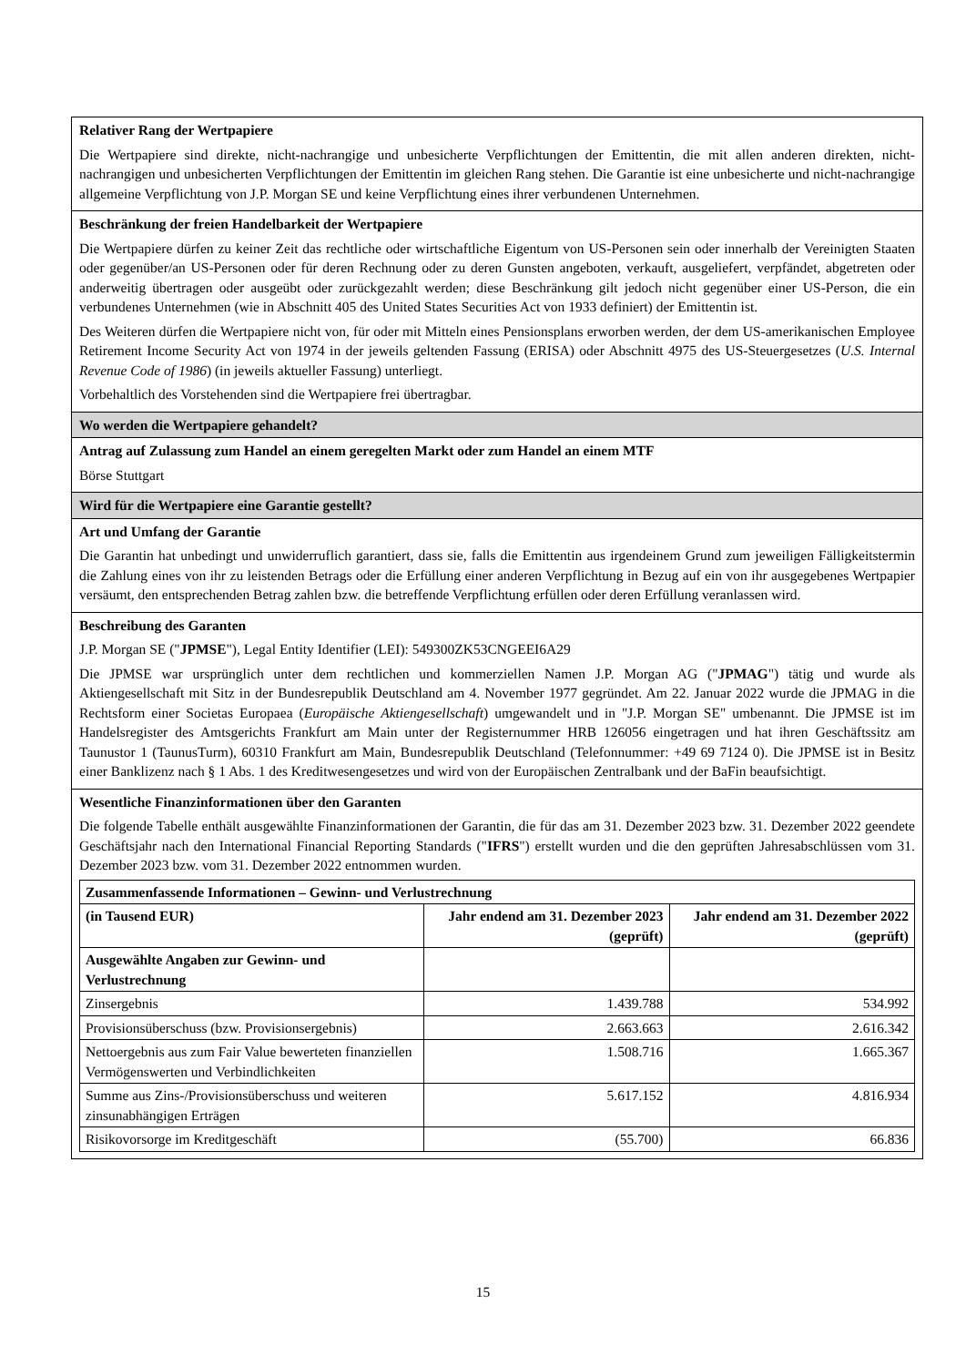Relativer Rang der Wertpapiere
Die Wertpapiere sind direkte, nicht-nachrangige und unbesicherte Verpflichtungen der Emittentin, die mit allen anderen direkten, nicht-nachrangigen und unbesicherten Verpflichtungen der Emittentin im gleichen Rang stehen. Die Garantie ist eine unbesicherte und nicht-nachrangige allgemeine Verpflichtung von J.P. Morgan SE und keine Verpflichtung eines ihrer verbundenen Unternehmen.
Beschränkung der freien Handelbarkeit der Wertpapiere
Die Wertpapiere dürfen zu keiner Zeit das rechtliche oder wirtschaftliche Eigentum von US-Personen sein oder innerhalb der Vereinigten Staaten oder gegenüber/an US-Personen oder für deren Rechnung oder zu deren Gunsten angeboten, verkauft, ausgeliefert, verpfändet, abgetreten oder anderweitig übertragen oder ausgeübt oder zurückgezahlt werden; diese Beschränkung gilt jedoch nicht gegenüber einer US-Person, die ein verbundenes Unternehmen (wie in Abschnitt 405 des United States Securities Act von 1933 definiert) der Emittentin ist.
Des Weiteren dürfen die Wertpapiere nicht von, für oder mit Mitteln eines Pensionsplans erworben werden, der dem US-amerikanischen Employee Retirement Income Security Act von 1974 in der jeweils geltenden Fassung (ERISA) oder Abschnitt 4975 des US-Steuergesetzes (U.S. Internal Revenue Code of 1986) (in jeweils aktueller Fassung) unterliegt.
Vorbehaltlich des Vorstehenden sind die Wertpapiere frei übertragbar.
Wo werden die Wertpapiere gehandelt?
Antrag auf Zulassung zum Handel an einem geregelten Markt oder zum Handel an einem MTF
Börse Stuttgart
Wird für die Wertpapiere eine Garantie gestellt?
Art und Umfang der Garantie
Die Garantin hat unbedingt und unwiderruflich garantiert, dass sie, falls die Emittentin aus irgendeinem Grund zum jeweiligen Fälligkeitstermin die Zahlung eines von ihr zu leistenden Betrags oder die Erfüllung einer anderen Verpflichtung in Bezug auf ein von ihr ausgegebenes Wertpapier versäumt, den entsprechenden Betrag zahlen bzw. die betreffende Verpflichtung erfüllen oder deren Erfüllung veranlassen wird.
Beschreibung des Garanten
J.P. Morgan SE ("JPMSE"), Legal Entity Identifier (LEI): 549300ZK53CNGEEI6A29
Die JPMSE war ursprünglich unter dem rechtlichen und kommerziellen Namen J.P. Morgan AG ("JPMAG") tätig und wurde als Aktiengesellschaft mit Sitz in der Bundesrepublik Deutschland am 4. November 1977 gegründet. Am 22. Januar 2022 wurde die JPMAG in die Rechtsform einer Societas Europaea (Europäische Aktiengesellschaft) umgewandelt und in "J.P. Morgan SE" umbenannt. Die JPMSE ist im Handelsregister des Amtsgerichts Frankfurt am Main unter der Registernummer HRB 126056 eingetragen und hat ihren Geschäftssitz am Taunustor 1 (TaunusTurm), 60310 Frankfurt am Main, Bundesrepublik Deutschland (Telefonnummer: +49 69 7124 0). Die JPMSE ist in Besitz einer Banklizenz nach § 1 Abs. 1 des Kreditwesengesetzes und wird von der Europäischen Zentralbank und der BaFin beaufsichtigt.
Wesentliche Finanzinformationen über den Garanten
Die folgende Tabelle enthält ausgewählte Finanzinformationen der Garantin, die für das am 31. Dezember 2023 bzw. 31. Dezember 2022 geendete Geschäftsjahr nach den International Financial Reporting Standards ("IFRS") erstellt wurden und die den geprüften Jahresabschlüssen vom 31. Dezember 2023 bzw. vom 31. Dezember 2022 entnommen wurden.
| Zusammenfassende Informationen – Gewinn- und Verlustrechnung | | |
| --- | --- | --- |
| (in Tausend EUR) | Jahr endend am 31. Dezember 2023 (geprüft) | Jahr endend am 31. Dezember 2022 (geprüft) |
| Ausgewählte Angaben zur Gewinn- und Verlustrechnung | | |
| Zinsergebnis | 1.439.788 | 534.992 |
| Provisionsüberschuss (bzw. Provisionsergebnis) | 2.663.663 | 2.616.342 |
| Nettoergebnis aus zum Fair Value bewerteten finanziellen Vermögenswerten und Verbindlichkeiten | 1.508.716 | 1.665.367 |
| Summe aus Zins-/Provisionsüberschuss und weiteren zinsunabhängigen Erträgen | 5.617.152 | 4.816.934 |
| Risikovorsorge im Kreditgeschäft | (55.700) | 66.836 |
15